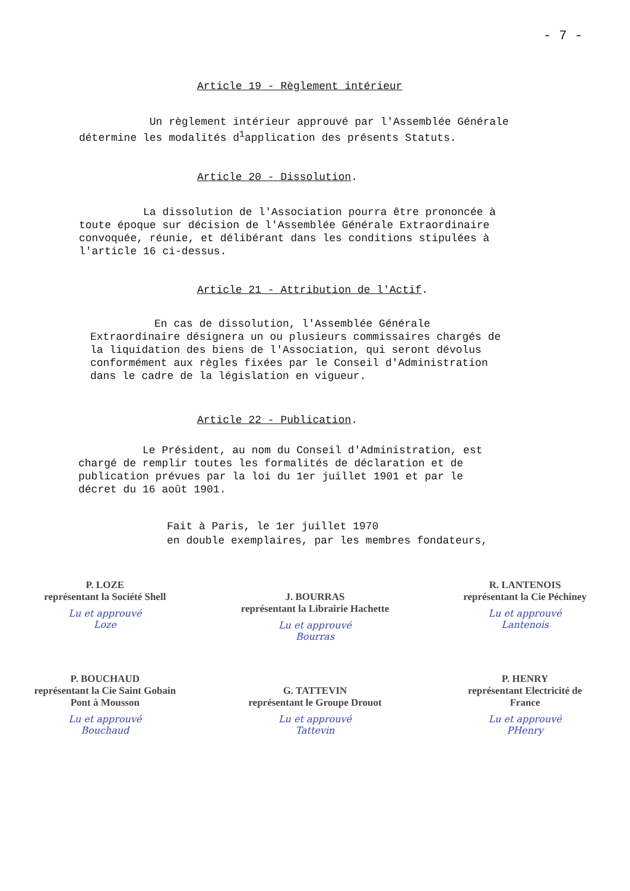- 7 -
Article 19 - Règlement intérieur
Un règlement intérieur approuvé par l'Assemblée Générale
détermine les modalités d<sup>1</sup>application des présents Statuts.
Article 20 - Dissolution.
La dissolution de l'Association pourra être prononcée à
toute époque sur décision de l'Assemblée Générale Extraordinaire
convoquée, réunie, et délibérant dans les conditions stipulées à
l'article 16 ci-dessus.
Article 21 - Attribution de l'Actif.
En cas de dissolution, l'Assemblée Générale
Extraordinaire désignera un ou plusieurs commissaires chargés de
la liquidation des biens de l'Association, qui seront dévolus
conformément aux règles fixées par le Conseil d'Administration
dans le cadre de la législation en vigueur.
Article 22 - Publication.
Le Président, au nom du Conseil d'Administration, est
chargé de remplir toutes les formalités de déclaration et de
publication prévues par la loi du 1er juillet 1901 et par le
décret du 16 août 1901.
Fait à Paris, le 1er juillet 1970
en double exemplaires, par les membres fondateurs,
P. LOZE
représentant la Société Shell
Lu et approuvé
Loze
J. BOURRAS
représentant la Librairie Hachette
Lu et approuvé
Bourras
R. LANTENOIS
représentant la Cie Péchiney
Lu et approuvé
Lantenois
P. BOUCHAUD
représentant la Cie Saint Gobain
Pont à Mousson
Lu et approuvé
Bouchaud
G. TATTEVIN
représentant le Groupe Drouot
Lu et approuvé
Tattevin
P. HENRY
représentant Electricité de
France
Lu et approuvé
PHenry